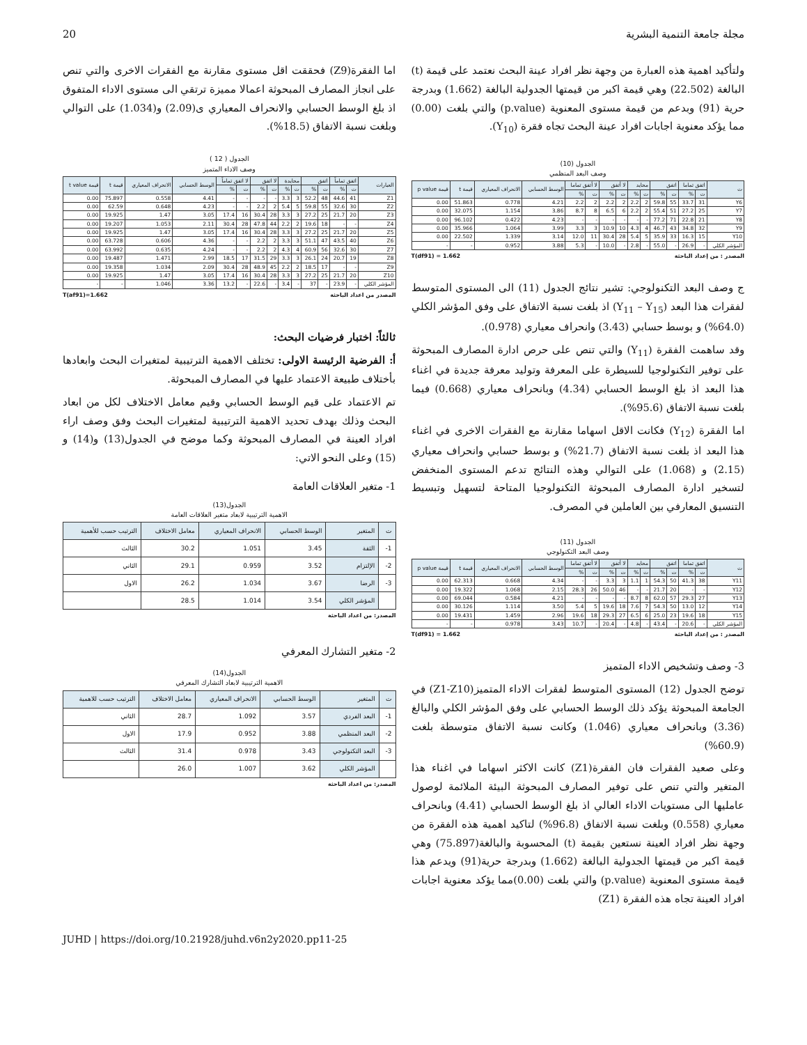مجلة جامعة التنمية البشرية 20
ولتأكيد اهمية هذه العبارة من وجهة نظر افراد عينة البحث نعتمد على قيمة (t) البالغة (22.502) وهي قيمة اكبر من قيمتها الجدولية البالغة (1.662) وبدرجة حرية (91) وبدعم من قيمة مستوى المعنوية (p.value) والتي بلغت (0.00) مما يؤكد معنوية اجابات افراد عينة البحث تجاه فقرة (Y<sub>10</sub>).
الجدول (10)
وصف البعد المنظمي
| ت | اتفق تماما | | اتفق | | محايد | | لا أتفق | | لا أتفق تماما | | الوسط الحسابي | الانحراف المعياري | قيمة t | قيمة p value |
| --- | --- | --- | --- | --- | --- | --- | --- | --- | --- | --- | --- | --- | --- | --- |
| | ت | % | ت | % | ت | % | ت | % | ت | % | | | | |
| Y6 | 31 | 33.7 | 55 | 59.8 | 2 | 2.2 | 2 | 2.2 | 2 | 2.2 | 4.21 | 0.778 | 51.863 | 0.00 |
| Y7 | 25 | 27.2 | 51 | 55.4 | 2 | 2.2 | 6 | 6.5 | 8 | 8.7 | 3.86 | 1.154 | 32.075 | 0.00 |
| Y8 | 21 | 22.8 | 71 | 77.2 | - | - | - | - | - | - | 4.23 | 0.422 | 96.102 | 0.00 |
| Y9 | 32 | 34.8 | 43 | 46.7 | 4 | 4.3 | 10 | 10.9 | 3 | 3.3 | 3.99 | 1.064 | 35.966 | 0.00 |
| Y10 | 15 | 16.3 | 33 | 35.9 | 5 | 5.4 | 28 | 30.4 | 11 | 12.0 | 3.14 | 1.339 | 22.502 | 0.00 |
| المؤشر الكلي | - | 26.9 | - | 55.0 | - | 2.8 | - | 10.0 | - | 5.3 | 3.88 | 0.952 | - | - |
المصدر : من إعداد الباحثة T(df91) = 1.662
ج وصف البعد التكنولوجي: تشير نتائج الجدول (11) الى المستوى المتوسط لفقرات هذا البعد (Y<sub>11</sub> – Y<sub>15</sub>) اذ بلغت نسبة الاتفاق على وفق المؤشر الكلي (64.0%) و بوسط حسابي (3.43) وانحراف معياري (0.978).
وقد ساهمت الفقرة (Y<sub>11</sub>) والتي تنص على حرص ادارة المصارف المبحوثة على توفير التكنولوجيا للسيطرة على المعرفة وتوليد معرفة جديدة في اغناء هذا البعد اذ بلغ الوسط الحسابي (4.34) وبانحراف معياري (0.668) فيما بلغت نسبة الاتفاق (95.6%).
اما الفقرة (Y<sub>12</sub>) فكانت الاقل اسهاما مقارنة مع الفقرات الاخرى في اغناء هذا البعد اذ بلغت نسبة الاتفاق (21.7%) و بوسط حسابي وانحراف معياري (2.15) و (1.068) على التوالي وهذه النتائج تدعم المستوى المنخفض لتسخير ادارة المصارف المبحوثة التكنولوجيا المتاحة لتسهيل وتبسيط التنسيق المعارفي بين العاملين في المصرف.
الجدول (11)
وصف البعد التكنولوجي
| ت | اتفق تماما | | اتفق | | محايد | | لا أتفق | | لا أتفق تماما | | الوسط الحسابي | الانحراف المعياري | قيمة t | قيمة p value |
| --- | --- | --- | --- | --- | --- | --- | --- | --- | --- | --- | --- | --- | --- | --- |
| | ت | % | ت | % | ت | % | ت | % | ت | % | | | | |
| Y11 | 38 | 41.3 | 50 | 54.3 | 1 | 1.1 | 3 | 3.3 | - | - | 4.34 | 0.668 | 62.313 | 0.00 |
| Y12 | - | - | 20 | 21.7 | - | - | 46 | 50.0 | 26 | 28.3 | 2.15 | 1.068 | 19.322 | 0.00 |
| Y13 | 27 | 29.3 | 57 | 62.0 | 8 | 8.7 | - | - | - | - | 4.21 | 0.584 | 69.044 | 0.00 |
| Y14 | 12 | 13.0 | 50 | 54.3 | 7 | 7.6 | 18 | 19.6 | 5 | 5.4 | 3.50 | 1.114 | 30.126 | 0.00 |
| Y15 | 18 | 19.6 | 23 | 25.0 | 6 | 6.5 | 27 | 29.3 | 18 | 19.6 | 2.96 | 1.459 | 19.431 | 0.00 |
| المؤشر الكلي | - | 20.6 | - | 43.4 | - | 4.8 | - | 20.4 | - | 10.7 | 3.43 | 0.978 | - | - |
المصدر : من إعداد الباحثة T(df91) = 1.662
3- وصف وتشخيص الاداء المتميز
توضح الجدول (12) المستوى المتوسط لفقرات الاداء المتميز(Z1-Z10) في الجامعة المبحوثة يؤكد ذلك الوسط الحسابي على وفق المؤشر الكلي والبالغ (3.36) وبانحراف معياري (1.046) وكانت نسبة الاتفاق متوسطة بلغت (60.9%)
وعلى صعيد الفقرات فان الفقرة(Z1) كانت الاكثر اسهاما في اغناء هذا المتغير والتي تنص على توفير المصارف المبحوثة البيئة الملائمة لوصول عامليها الى مستويات الاداء العالي اذ بلغ الوسط الحسابي (4.41) وبانحراف معياري (0.558) وبلغت نسبة الاتفاق (96.8%) لتاكيد اهمية هذه الفقرة من وجهة نظر افراد العينة نستعين بقيمة (t) المحسوبة والبالغة(75.897) وهي قيمة اكبر من قيمتها الجدولية البالغة (1.662) وبدرجة حرية(91) ويدعم هذا قيمة مستوى المعنوية (p.value) والتي بلغت (0.00)مما يؤكد معنوية اجابات افراد العينة تجاه هذه الفقرة (Z1)
اما الفقرة(Z9) فحققت اقل مستوى مقارنة مع الفقرات الاخرى والتي تنص على انجاز المصارف المبحوثة اعمالا مميزة ترتقي الى مستوى الاداء المتفوق اذ بلغ الوسط الحسابي والانحراف المعياري ى(2.09) و(1.034) على التوالي وبلغت نسبة الاتفاق (18.5%).
الجدول ( 12 )
وصف الاداء المتميز
| العبارات | اتفق تماماً | | اتفق | | محايدة | | لا اتفق | | لا اتفق تماماً | | الوسط الحسابي | الانحراف المعياري | قيمة t | قيمة t value |
| --- | --- | --- | --- | --- | --- | --- | --- | --- | --- | --- | --- | --- | --- | --- |
| | ت | % | ت | % | ت | % | ت | % | ت | % | | | | |
| Z1 | 41 | 44.6 | 48 | 52.2 | 3 | 3.3 | - | - | - | - | 4.41 | 0.558 | 75.897 | 0.00 |
| Z2 | 30 | 32.6 | 55 | 59.8 | 5 | 5.4 | 2 | 2.2 | - | - | 4.23 | 0.648 | 62.59 | 0.00 |
| Z3 | 20 | 21.7 | 25 | 27.2 | 3 | 3.3 | 28 | 30.4 | 16 | 17.4 | 3.05 | 1.47 | 19.925 | 0.00 |
| Z4 | - | - | 18 | 19.6 | 2 | 2.2 | 44 | 47.8 | 28 | 30.4 | 2.11 | 1.053 | 19.207 | 0.00 |
| Z5 | 20 | 21.7 | 25 | 27.2 | 3 | 3.3 | 28 | 30.4 | 16 | 17.4 | 3.05 | 1.47 | 19.925 | 0.00 |
| Z6 | 40 | 43.5 | 47 | 51.1 | 3 | 3.3 | 2 | 2.2 | - | - | 4.36 | 0.606 | 63.728 | 0.00 |
| Z7 | 30 | 32.6 | 56 | 60.9 | 4 | 4.3 | 2 | 2.2 | - | - | 4.24 | 0.635 | 63.992 | 0.00 |
| Z8 | 19 | 20.7 | 24 | 26.1 | 3 | 3.3 | 29 | 31.5 | 17 | 18.5 | 2.99 | 1.471 | 19.487 | 0.00 |
| Z9 | - | - | 17 | 18.5 | 2 | 2.2 | 45 | 48.9 | 28 | 30.4 | 2.09 | 1.034 | 19.358 | 0.00 |
| Z10 | 20 | 21.7 | 25 | 27.2 | 3 | 3.3 | 28 | 30.4 | 16 | 17.4 | 3.05 | 1.47 | 19.925 | 0.00 |
| المؤشر الكلي | - | 23.9 | - | 37 | - | 3.4 | - | 22.6 | - | 13.2 | 3.36 | 1.046 | - | - |
المصدر من اعداد الباحثة T(af91)=1.662
ثالثاً: اختبار فرضيات البحث:
أ: الفرضية الرئيسة الاولى: تختلف الاهمية الترتيبية لمتغيرات البحث وابعادها بأختلاف طبيعة الاعتماد عليها في المصارف المبحوثة.
تم الاعتماد على قيم الوسط الحسابي وقيم معامل الاختلاف لكل من ابعاد البحث وذلك بهدف تحديد الاهمية الترتيبية لمتغيرات البحث وفق وصف اراء افراد العينة في المصارف المبحوثة وكما موضح في الجدول(13) و(14) و (15) وعلى النحو الاتي:
1- متغير العلاقات العامة
الجدول(13)
الاهمية الترتيبية لابعاد متغير العلاقات العامة
| ت | المتغير | الوسط الحسابي | الانحراف المعياري | معامل الاختلاف | الترتيب حسب للأهمية |
| --- | --- | --- | --- | --- | --- |
| 1- | الثقة | 3.45 | 1.051 | 30.2 | الثالث |
| 2- | الإلتزام | 3.52 | 0.959 | 29.1 | الثاني |
| 3- | الرضا | 3.67 | 1.034 | 26.2 | الاول |
| | المؤشر الكلي | 3.54 | 1.014 | 28.5 | |
المصدر: من اعداد الباحثة
2- متغير التشارك المعرفي
الجدول(14)
الاهمية الترتيبية لابعاد التشارك المعرفي
| ت | المتغير | الوسط الحسابي | الانحراف المعياري | معامل الاختلاف | الترتيب حسب للاهمية |
| --- | --- | --- | --- | --- | --- |
| 1- | البعد الفردي | 3.57 | 1.092 | 28.7 | الثاني |
| 2- | البعد المنظمي | 3.88 | 0.952 | 17.9 | الاول |
| 3- | البعد التكنولوجي | 3.43 | 0.978 | 31.4 | الثالث |
| | المؤشر الكلي | 3.62 | 1.007 | 26.0 | |
المصدر: من اعداد الباحثة
JUHD | https://doi.org/10.21928/juhd.v6n2y2020.pp11-25